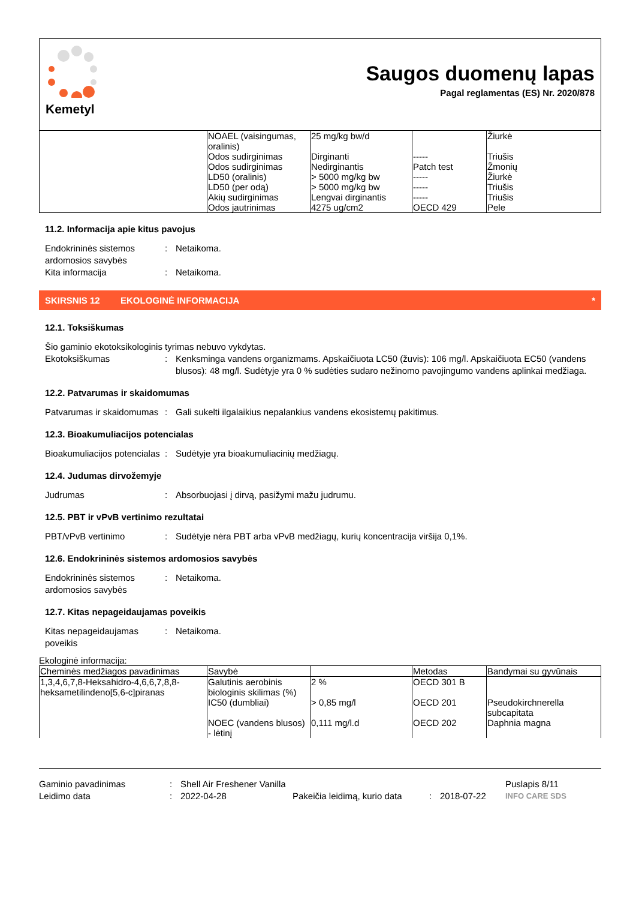Kemetyl
Saugos duomenų lapas
Pagal reglamentas (ES) Nr. 2020/878
| | NOAEL (vaisingumas, oralinis) | 25 mg/kg bw/d | | Žiurkė |
| | Odos sudirginimas | Dirginanti | ----- | Triušis |
| | Odos sudirginimas | Nedirginantis | Patch test | Žmonių |
| | LD50 (oralinis) | > 5000 mg/kg bw | ----- | Žiurkė |
| | LD50 (per odą) | > 5000 mg/kg bw | ----- | Triušis |
| | Akių sudirginimas | Lengvai dirginantis | ----- | Triušis |
| | Odos jautrinimas | 4275 ug/cm2 | OECD 429 | Pele |
11.2. Informacija apie kitus pavojus
Endokrininės sistemos ardomosios savybės
: Netaikoma.
Kita informacija : Netaikoma.
SKIRSNIS 12 EKOLOGINĖ INFORMACIJA *
12.1. Toksiškumas
Šio gaminio ekotoksikologinis tyrimas nebuvo vykdytas.
Ekotoksiškumas : Kenksminga vandens organizmams. Apskaičiuota LC50 (žuvis): 106 mg/l. Apskaičiuota EC50 (vandens blusos): 48 mg/l. Sudėtyje yra 0 % sudėties sudaro nežinomo pavojingumo vandens aplinkai medžiaga.
12.2. Patvarumas ir skaidomumas
Patvarumas ir skaidomumas
: Gali sukelti ilgalaikius nepalankius vandens ekosistemų pakitimus.
12.3. Bioakumuliacijos potencialas
Bioakumuliacijos potencialas
: Sudėtyje yra bioakumuliacinių medžiagų.
12.4. Judumas dirvožemyje
Judrumas : Absorbuojasi į dirvą, pasižymi mažu judrumu.
12.5. PBT ir vPvB vertinimo rezultatai
PBT/vPvB vertinimo : Sudėtyje nėra PBT arba vPvB medžiagų, kurių koncentracija viršija 0,1%.
12.6. Endokrininės sistemos ardomosios savybės
Endokrininės sistemos ardomosios savybės
: Netaikoma.
12.7. Kitas nepageidaujamas poveikis
Kitas nepageidaujamas poveikis
: Netaikoma.
Ekologinė informacija:
| Cheminės medžiagos pavadinimas | Savybė | | Metodas | Bandymai su gyvūnais |
| --- | --- | --- | --- | --- |
| 1,3,4,6,7,8-Heksahidro-4,6,6,7,8,8-heksametilindeno[5,6-c]piranas | Galutinis aerobinis biologinis skilimas (%) | 2 % | OECD 301 B | |
| | IC50 (dumbliai) | > 0,85 mg/l | OECD 201 | Pseudokirchnerella subcapitata |
| | NOEC (vandens blusos) - lėtinį | 0,111 mg/l.d | OECD 202 | Daphnia magna |
Gaminio pavadinimas: Shell Air Freshener Vanilla Puslapis 8/11
Leidimo data: 2022-04-28 Pakeičia leidimą, kurio data: 2018-07-22 INFO CARE SDS